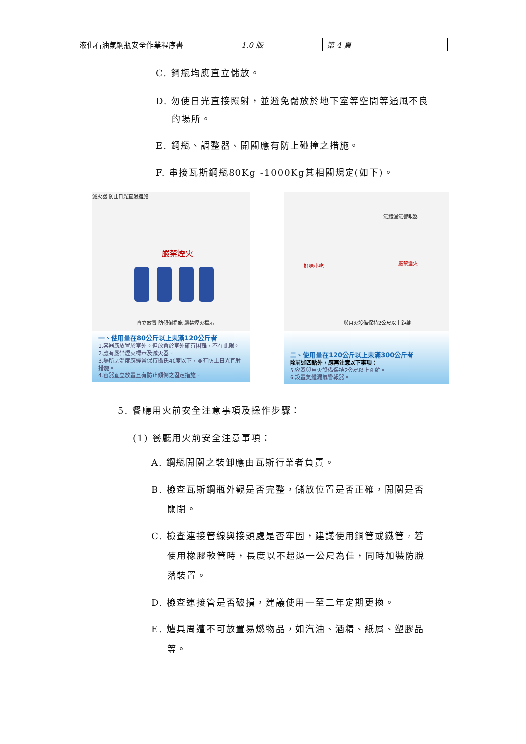| 液化石油氣鋼瓶安全作業程序書 | 1.0 版 | 第 4 頁 |
C. 鋼瓶均應直立儲放。
D. 勿使日光直接照射，並避免儲放於地下室等空間等通風不良
的場所。
E. 鋼瓶、調整器、開關應有防止碰撞之措施。
F. 串接瓦斯鋼瓶80Kg -1000Kg其相關規定(如下)。
滅火器 防止日光直射措施
嚴禁煙火
直立放置 防傾倒措施 嚴禁煙火標示
一、使用量在80公斤以上未滿120公斤者
1.容器應放置於室外。但放置於室外確有困難，不在此限。
2.應有嚴禁煙火標示及滅火器。
3.場所之溫度應經常保持攝氏40度以下，並有防止日光直射措施。
4.容器直立放置且有防止傾倒之固定措施。
氣體漏氣警報器
好味小吃 嚴禁煙火
與用火設備保持2公尺以上距離
二、使用量在120公斤以上未滿300公斤者
除前述四點外，應再注意以下事項：
5.容器與用火設備保持2公尺以上距離。
6.設置氣體漏氣警報器。
5. 餐廳用火前安全注意事項及操作步驟：
(1) 餐廳用火前安全注意事項：
A. 鋼瓶開關之裝卸應由瓦斯行業者負責。
B. 檢查瓦斯鋼瓶外觀是否完整，儲放位置是否正確，開關是否
關閉。
C. 檢查連接管線與接頭處是否牢固，建議使用銅管或鐵管，若
使用橡膠軟管時，長度以不超過一公尺為佳，同時加裝防脫
落裝置。
D. 檢查連接管是否破損，建議使用一至二年定期更換。
E. 爐具周遭不可放置易燃物品，如汽油、酒精、紙屑、塑膠品
等。